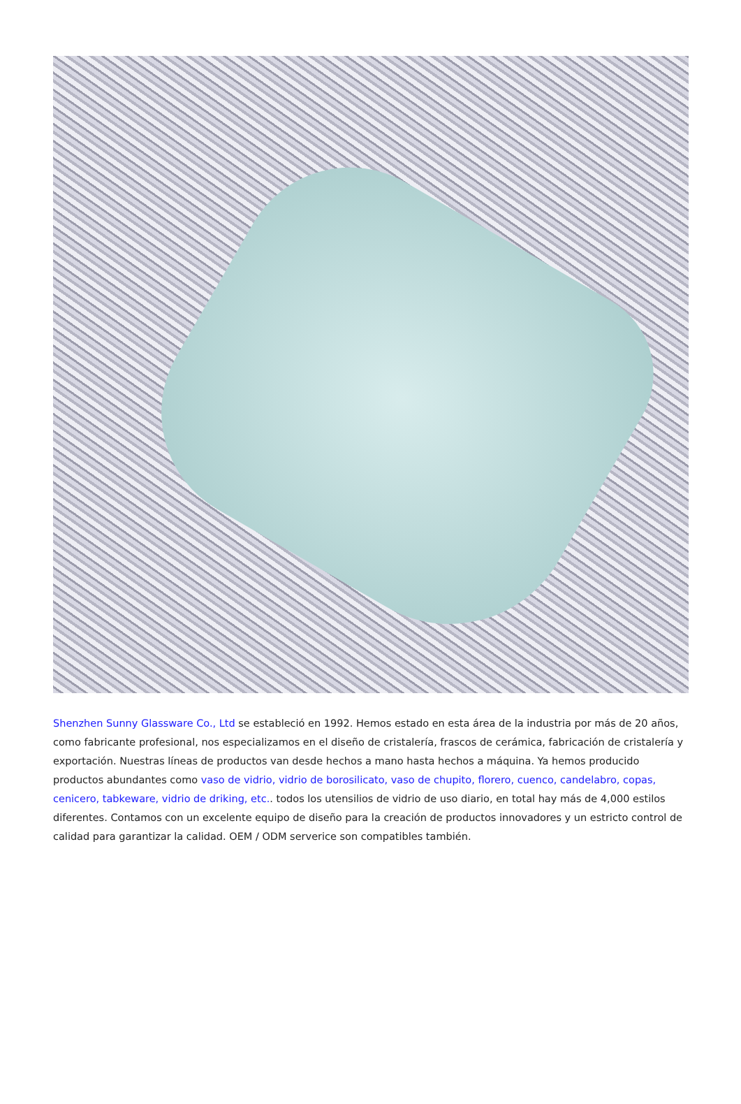Shenzhen Sunny Glassware Co., Ltd se estableció en 1992. Hemos estado en esta área de la industria por más de 20 años, como fabricante profesional, nos especializamos en el diseño de cristalería, frascos de cerámica, fabricación de cristalería y exportación. Nuestras líneas de productos van desde hechos a mano hasta hechos a máquina. Ya hemos producido productos abundantes como vaso de vidrio, vidrio de borosilicato, vaso de chupito, florero, cuenco, candelabro, copas, cenicero, tabkeware, vidrio de driking, etc.. todos los utensilios de vidrio de uso diario, en total hay más de 4,000 estilos diferentes. Contamos con un excelente equipo de diseño para la creación de productos innovadores y un estricto control de calidad para garantizar la calidad. OEM / ODM serverice son compatibles también.